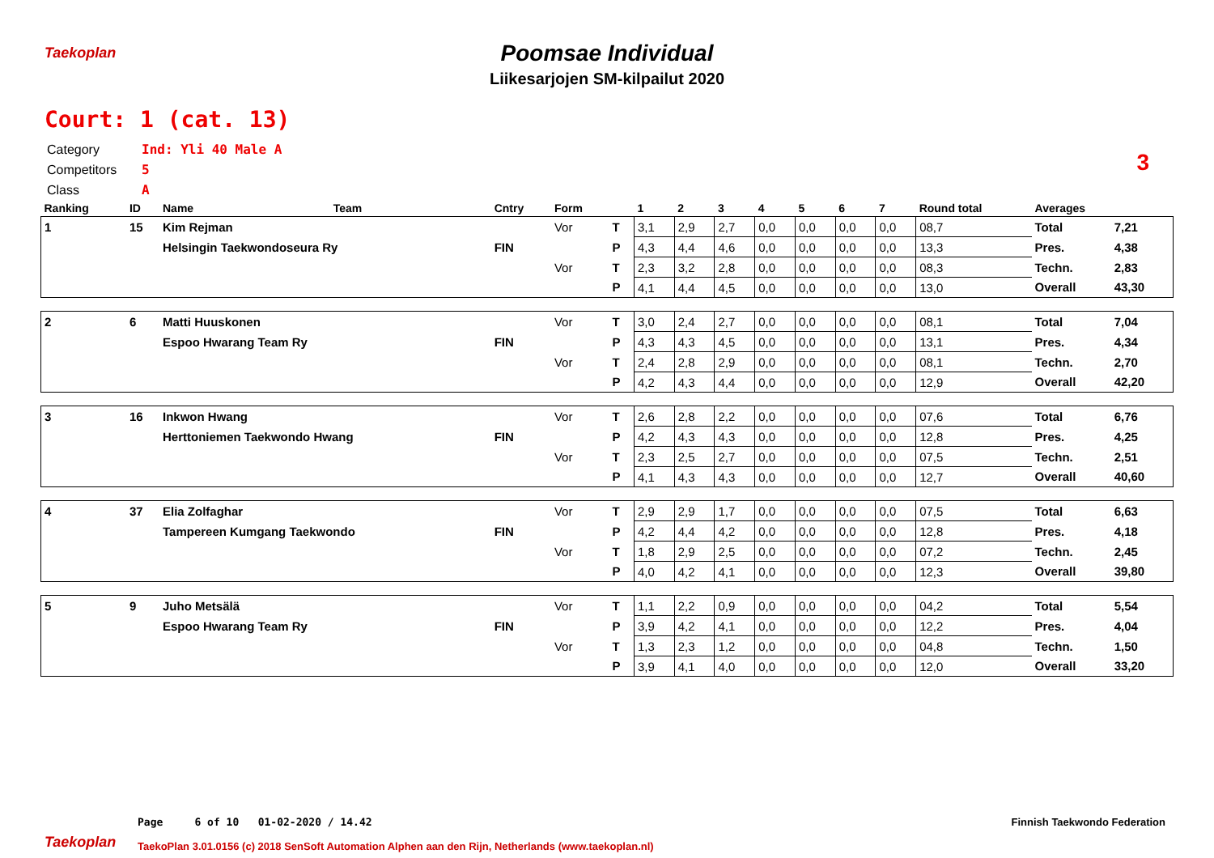Taekoplan
Poomsae Individual
Liikesarjojen SM-kilpailut 2020
Court: 1 (cat. 13)
Category Ind: Yli 40 Male A
Competitors 5
Class A
3
| Ranking | ID | Name | Team | Cntry | Form | | 1 | 2 | 3 | 4 | 5 | 6 | 7 | Round total | Averages | |
| --- | --- | --- | --- | --- | --- | --- | --- | --- | --- | --- | --- | --- | --- | --- | --- | --- |
| 1 | 15 | Kim Rejman | | | Vor | T | 3,1 | 2,9 | 2,7 | 0,0 | 0,0 | 0,0 | 0,0 | 08,7 | Total | 7,21 |
| | | Helsingin Taekwondoseura Ry | | FIN | | P | 4,3 | 4,4 | 4,6 | 0,0 | 0,0 | 0,0 | 0,0 | 13,3 | Pres. | 4,38 |
| | | | | | Vor | T | 2,3 | 3,2 | 2,8 | 0,0 | 0,0 | 0,0 | 0,0 | 08,3 | Techn. | 2,83 |
| | | | | | | P | 4,1 | 4,4 | 4,5 | 0,0 | 0,0 | 0,0 | 0,0 | 13,0 | Overall | 43,30 |
| 2 | 6 | Matti Huuskonen | | | Vor | T | 3,0 | 2,4 | 2,7 | 0,0 | 0,0 | 0,0 | 0,0 | 08,1 | Total | 7,04 |
| | | Espoo Hwarang Team Ry | | FIN | | P | 4,3 | 4,3 | 4,5 | 0,0 | 0,0 | 0,0 | 0,0 | 13,1 | Pres. | 4,34 |
| | | | | | Vor | T | 2,4 | 2,8 | 2,9 | 0,0 | 0,0 | 0,0 | 0,0 | 08,1 | Techn. | 2,70 |
| | | | | | | P | 4,2 | 4,3 | 4,4 | 0,0 | 0,0 | 0,0 | 0,0 | 12,9 | Overall | 42,20 |
| 3 | 16 | Inkwon Hwang | | | Vor | T | 2,6 | 2,8 | 2,2 | 0,0 | 0,0 | 0,0 | 0,0 | 07,6 | Total | 6,76 |
| | | Herttoniemen Taekwondo Hwang | | FIN | | P | 4,2 | 4,3 | 4,3 | 0,0 | 0,0 | 0,0 | 0,0 | 12,8 | Pres. | 4,25 |
| | | | | | Vor | T | 2,3 | 2,5 | 2,7 | 0,0 | 0,0 | 0,0 | 0,0 | 07,5 | Techn. | 2,51 |
| | | | | | | P | 4,1 | 4,3 | 4,3 | 0,0 | 0,0 | 0,0 | 0,0 | 12,7 | Overall | 40,60 |
| 4 | 37 | Elia Zolfaghar | | | Vor | T | 2,9 | 2,9 | 1,7 | 0,0 | 0,0 | 0,0 | 0,0 | 07,5 | Total | 6,63 |
| | | Tampereen Kumgang Taekwondo | | FIN | | P | 4,2 | 4,4 | 4,2 | 0,0 | 0,0 | 0,0 | 0,0 | 12,8 | Pres. | 4,18 |
| | | | | | Vor | T | 1,8 | 2,9 | 2,5 | 0,0 | 0,0 | 0,0 | 0,0 | 07,2 | Techn. | 2,45 |
| | | | | | | P | 4,0 | 4,2 | 4,1 | 0,0 | 0,0 | 0,0 | 0,0 | 12,3 | Overall | 39,80 |
| 5 | 9 | Juho Metsälä | | | Vor | T | 1,1 | 2,2 | 0,9 | 0,0 | 0,0 | 0,0 | 0,0 | 04,2 | Total | 5,54 |
| | | Espoo Hwarang Team Ry | | FIN | | P | 3,9 | 4,2 | 4,1 | 0,0 | 0,0 | 0,0 | 0,0 | 12,2 | Pres. | 4,04 |
| | | | | | Vor | T | 1,3 | 2,3 | 1,2 | 0,0 | 0,0 | 0,0 | 0,0 | 04,8 | Techn. | 1,50 |
| | | | | | | P | 3,9 | 4,1 | 4,0 | 0,0 | 0,0 | 0,0 | 0,0 | 12,0 | Overall | 33,20 |
Taekoplan
Page 6 of 10 01-02-2020 / 14.42
Finnish Taekwondo Federation
TaekoPlan 3.01.0156 (c) 2018 SenSoft Automation Alphen aan den Rijn, Netherlands (www.taekoplan.nl)